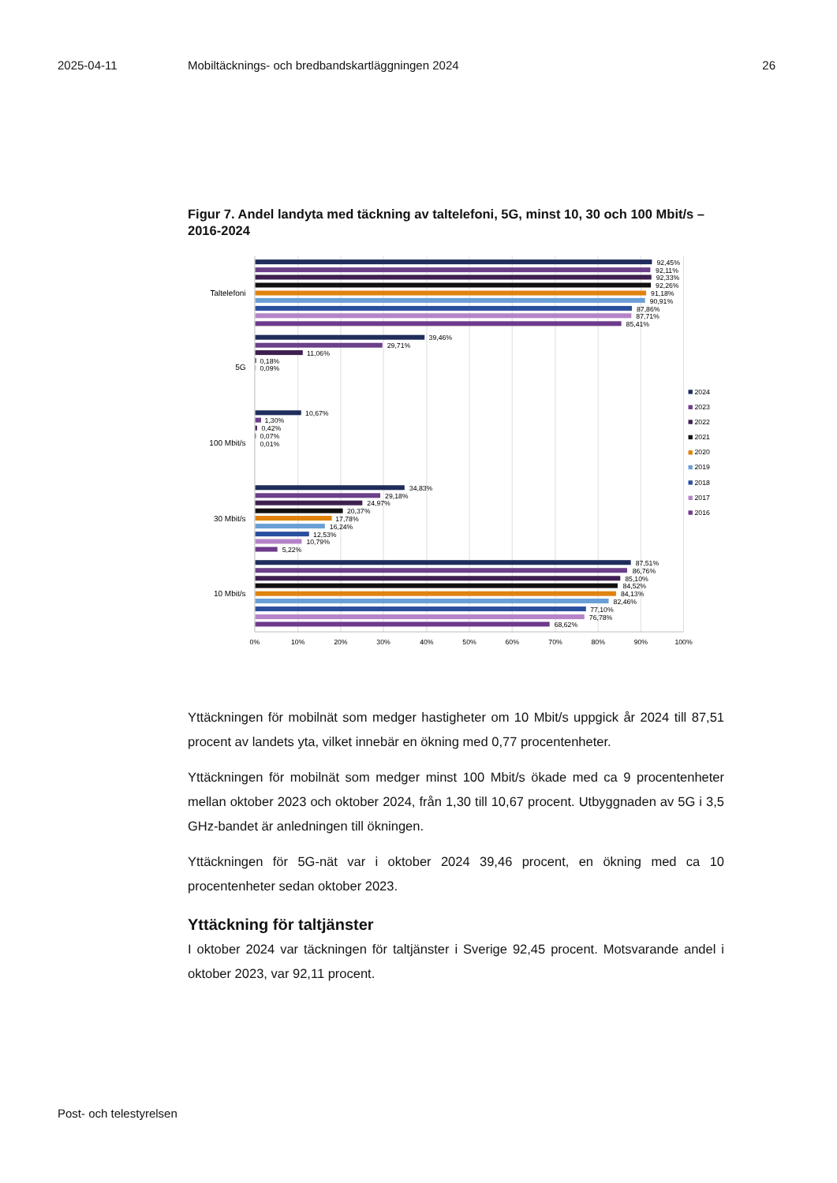2025-04-11 Mobiltäcknings- och bredbandskartläggningen 2024 26
Figur 7. Andel landyta med täckning av taltelefoni, 5G, minst 10, 30 och 100 Mbit/s – 2016-2024
Taltelefoni
5G
100 Mbit/s
30 Mbit/s
10 Mbit/s
92,45%
92,11%
92,33%
92,26%
91,18%
90,91%
87,86%
87,71%
85,41%
39,46%
29,71%
11,06%
0,18%
0,09%
10,67%
1,30%
0,42%
0,07%
0,01%
34,83%
29,18%
24,97%
20,37%
17,78%
16,24%
12,53%
10,79%
5,22%
87,51%
86,76%
85,10%
84,52%
84,13%
82,46%
77,10%
76,78%
68,62%
0%
10%
20%
30%
40%
50%
60%
70%
80%
90%
100%
2024
2023
2022
2021
2020
2019
2018
2017
2016
Yttäckningen för mobilnät som medger hastigheter om 10 Mbit/s uppgick år 2024 till 87,51 procent av landets yta, vilket innebär en ökning med 0,77 procentenheter.
Yttäckningen för mobilnät som medger minst 100 Mbit/s ökade med ca 9 procentenheter mellan oktober 2023 och oktober 2024, från 1,30 till 10,67 procent. Utbyggnaden av 5G i 3,5 GHz-bandet är anledningen till ökningen.
Yttäckningen för 5G-nät var i oktober 2024 39,46 procent, en ökning med ca 10 procentenheter sedan oktober 2023.
Yttäckning för taltjänster
I oktober 2024 var täckningen för taltjänster i Sverige 92,45 procent. Motsvarande andel i oktober 2023, var 92,11 procent.
Post- och telestyrelsen